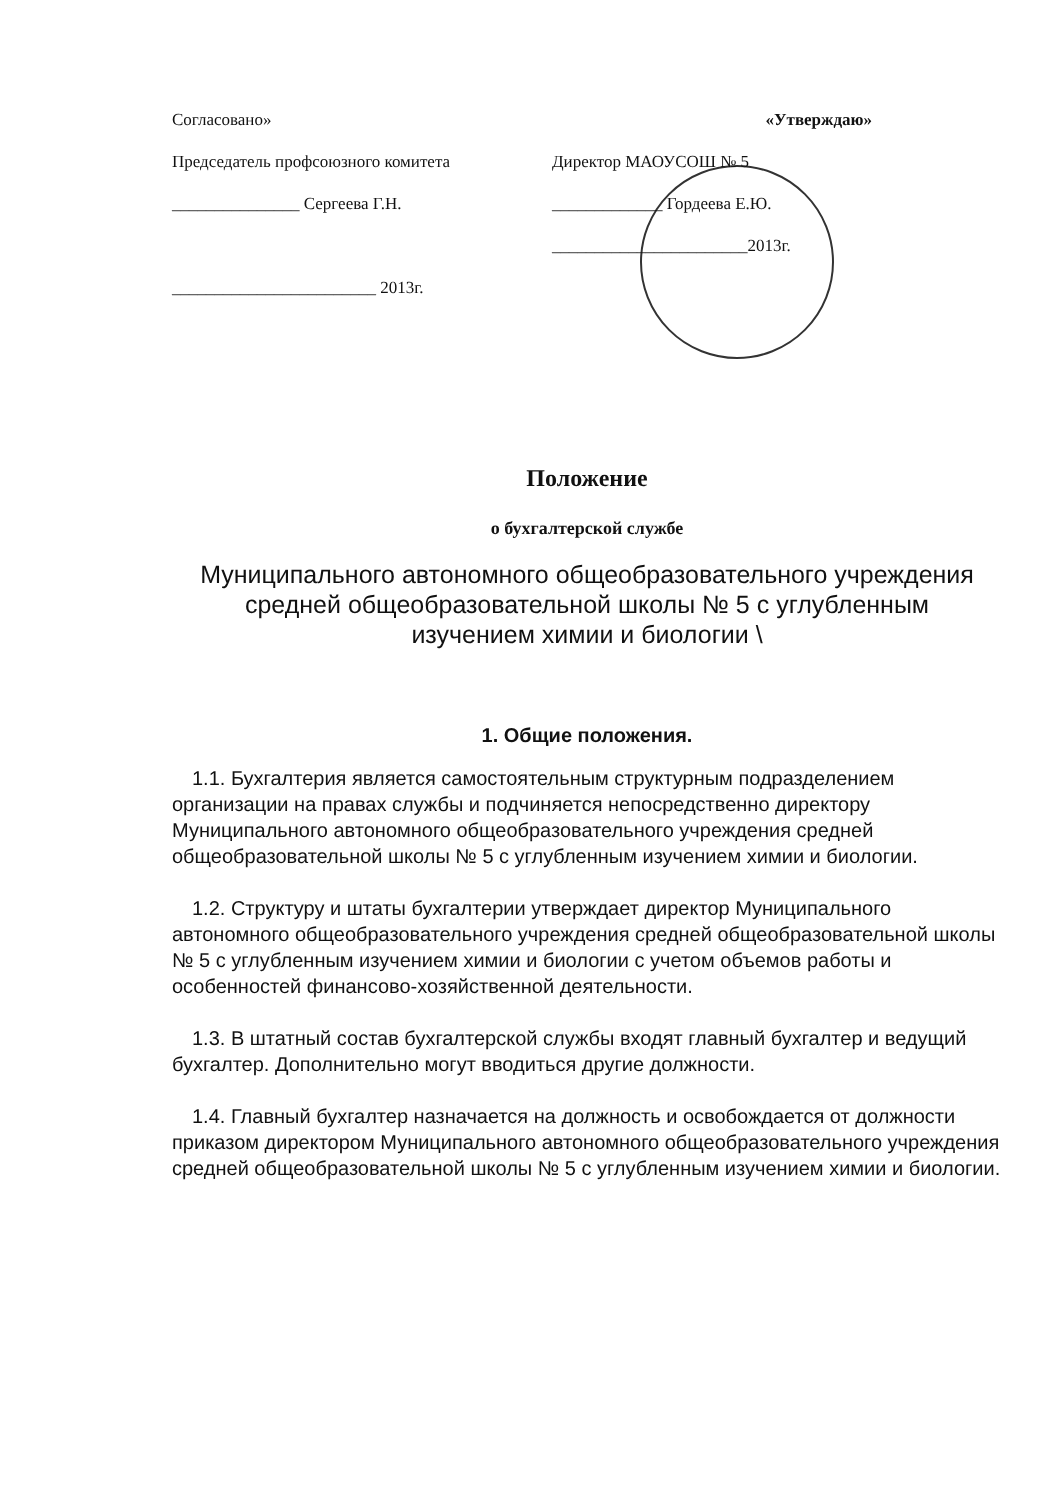Согласовано» «Утверждаю»
Председатель профсоюзного комитета
Директор МАОУСОШ № 5
_______________ Сергеева Г.Н. _____________ Гордеева Е.Ю.
_______________________2013г.
________________________ 2013г.
Положение
о бухгалтерской службе
Муниципального автономного общеобразовательного учреждения
средней общеобразовательной школы № 5 с углубленным
изучением химии и биологии \
1. Общие положения.
1.1. Бухгалтерия является самостоятельным структурным подразделением организации на правах службы и подчиняется непосредственно директору Муниципального автономного общеобразовательного учреждения средней общеобразовательной школы № 5 с углубленным изучением химии и биологии.
1.2. Структуру и штаты бухгалтерии утверждает директор Муниципального автономного общеобразовательного учреждения средней общеобразовательной школы № 5 с углубленным изучением химии и биологии с учетом объемов работы и особенностей финансово-хозяйственной деятельности.
1.3. В штатный состав бухгалтерской службы входят главный бухгалтер и ведущий бухгалтер. Дополнительно могут вводиться другие должности.
1.4. Главный бухгалтер назначается на должность и освобождается от должности приказом директором Муниципального автономного общеобразовательного учреждения средней общеобразовательной школы № 5 с углубленным изучением химии и биологии.